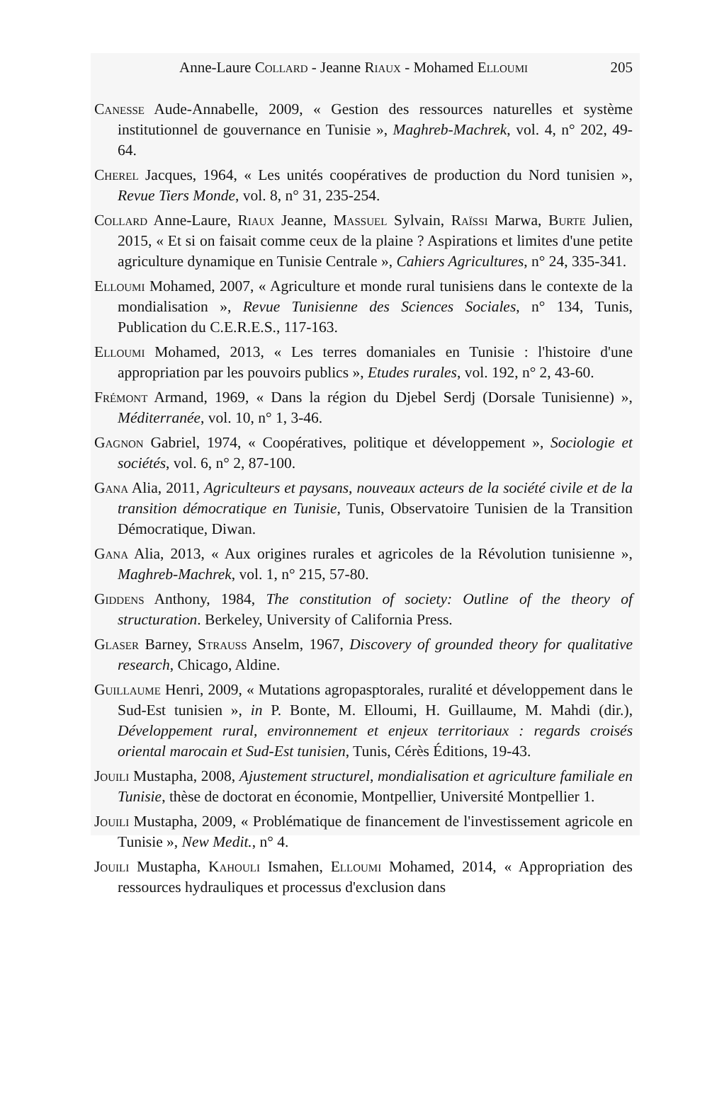Anne-Laure Collard - Jeanne Riaux - Mohamed Elloumi 205
Canesse Aude-Annabelle, 2009, « Gestion des ressources naturelles et système institutionnel de gouvernance en Tunisie », Maghreb-Machrek, vol. 4, n° 202, 49-64.
Cherel Jacques, 1964, « Les unités coopératives de production du Nord tunisien », Revue Tiers Monde, vol. 8, n° 31, 235-254.
Collard Anne-Laure, Riaux Jeanne, Massuel Sylvain, Raïssi Marwa, Burte Julien, 2015, « Et si on faisait comme ceux de la plaine ? Aspirations et limites d'une petite agriculture dynamique en Tunisie Centrale », Cahiers Agricultures, n° 24, 335-341.
Elloumi Mohamed, 2007, « Agriculture et monde rural tunisiens dans le contexte de la mondialisation », Revue Tunisienne des Sciences Sociales, n° 134, Tunis, Publication du C.E.R.E.S., 117-163.
Elloumi Mohamed, 2013, « Les terres domaniales en Tunisie : l'histoire d'une appropriation par les pouvoirs publics », Etudes rurales, vol. 192, n° 2, 43-60.
Frémont Armand, 1969, « Dans la région du Djebel Serdj (Dorsale Tunisienne) », Méditerranée, vol. 10, n° 1, 3-46.
Gagnon Gabriel, 1974, « Coopératives, politique et développement », Sociologie et sociétés, vol. 6, n° 2, 87-100.
Gana Alia, 2011, Agriculteurs et paysans, nouveaux acteurs de la société civile et de la transition démocratique en Tunisie, Tunis, Observatoire Tunisien de la Transition Démocratique, Diwan.
Gana Alia, 2013, « Aux origines rurales et agricoles de la Révolution tunisienne », Maghreb-Machrek, vol. 1, n° 215, 57-80.
Giddens Anthony, 1984, The constitution of society: Outline of the theory of structuration. Berkeley, University of California Press.
Glaser Barney, Strauss Anselm, 1967, Discovery of grounded theory for qualitative research, Chicago, Aldine.
Guillaume Henri, 2009, « Mutations agropasptorales, ruralité et développement dans le Sud-Est tunisien », in P. Bonte, M. Elloumi, H. Guillaume, M. Mahdi (dir.), Développement rural, environnement et enjeux territoriaux : regards croisés oriental marocain et Sud-Est tunisien, Tunis, Cérès Éditions, 19-43.
Jouili Mustapha, 2008, Ajustement structurel, mondialisation et agriculture familiale en Tunisie, thèse de doctorat en économie, Montpellier, Université Montpellier 1.
Jouili Mustapha, 2009, « Problématique de financement de l'investissement agricole en Tunisie », New Medit., n° 4.
Jouili Mustapha, Kahouli Ismahen, Elloumi Mohamed, 2014, « Appropriation des ressources hydrauliques et processus d'exclusion dans